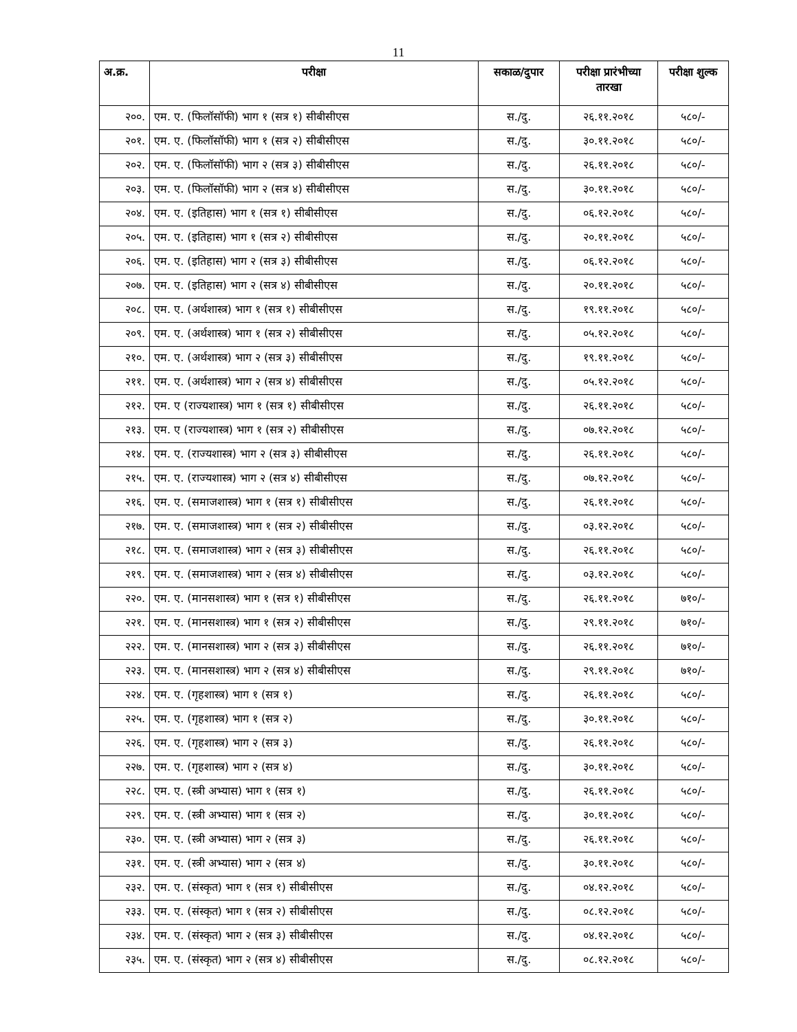11
| अ.क्र. | परीक्षा | सकाळ/दुपार | परीक्षा प्रारंभीच्या तारखा | परीक्षा शुल्क |
| --- | --- | --- | --- | --- |
| २००. | एम. ए. (फिलॉसॉफी) भाग १ (सत्र १) सीबीसीएस | स./दु. | २६.११.२०१८ | ५८०/- |
| २०१. | एम. ए. (फिलॉसॉफी) भाग १ (सत्र २) सीबीसीएस | स./दु. | ३०.११.२०१८ | ५८०/- |
| २०२. | एम. ए. (फिलॉसॉफी) भाग २ (सत्र ३) सीबीसीएस | स./दु. | २६.११.२०१८ | ५८०/- |
| २०३. | एम. ए. (फिलॉसॉफी) भाग २ (सत्र ४) सीबीसीएस | स./दु. | ३०.११.२०१८ | ५८०/- |
| २०४. | एम. ए. (इतिहास) भाग १ (सत्र १) सीबीसीएस | स./दु. | ०६.१२.२०१८ | ५८०/- |
| २०५. | एम. ए. (इतिहास) भाग १ (सत्र २) सीबीसीएस | स./दु. | २०.११.२०१८ | ५८०/- |
| २०६. | एम. ए. (इतिहास) भाग २ (सत्र ३) सीबीसीएस | स./दु. | ०६.१२.२०१८ | ५८०/- |
| २०७. | एम. ए. (इतिहास) भाग २ (सत्र ४) सीबीसीएस | स./दु. | २०.११.२०१८ | ५८०/- |
| २०८. | एम. ए. (अर्थशास्त्र) भाग १ (सत्र १) सीबीसीएस | स./दु. | १९.११.२०१८ | ५८०/- |
| २०९. | एम. ए. (अर्थशास्त्र) भाग १ (सत्र २) सीबीसीएस | स./दु. | ०५.१२.२०१८ | ५८०/- |
| २१०. | एम. ए. (अर्थशास्त्र) भाग २ (सत्र ३) सीबीसीएस | स./दु. | १९.११.२०१८ | ५८०/- |
| २११. | एम. ए. (अर्थशास्त्र) भाग २ (सत्र ४) सीबीसीएस | स./दु. | ०५.१२.२०१८ | ५८०/- |
| २१२. | एम. ए (राज्यशास्त्र) भाग १ (सत्र १) सीबीसीएस | स./दु. | २६.११.२०१८ | ५८०/- |
| २१३. | एम. ए (राज्यशास्त्र) भाग १ (सत्र २) सीबीसीएस | स./दु. | ०७.१२.२०१८ | ५८०/- |
| २१४. | एम. ए. (राज्यशास्त्र) भाग २ (सत्र ३) सीबीसीएस | स./दु. | २६.११.२०१८ | ५८०/- |
| २१५. | एम. ए. (राज्यशास्त्र) भाग २ (सत्र ४) सीबीसीएस | स./दु. | ०७.१२.२०१८ | ५८०/- |
| २१६. | एम. ए. (समाजशास्त्र) भाग १ (सत्र १) सीबीसीएस | स./दु. | २६.११.२०१८ | ५८०/- |
| २१७. | एम. ए. (समाजशास्त्र) भाग १ (सत्र २) सीबीसीएस | स./दु. | ०३.१२.२०१८ | ५८०/- |
| २१८. | एम. ए. (समाजशास्त्र) भाग २ (सत्र ३) सीबीसीएस | स./दु. | २६.११.२०१८ | ५८०/- |
| २१९. | एम. ए. (समाजशास्त्र) भाग २ (सत्र ४) सीबीसीएस | स./दु. | ०३.१२.२०१८ | ५८०/- |
| २२०. | एम. ए. (मानसशास्त्र) भाग १ (सत्र १) सीबीसीएस | स./दु. | २६.११.२०१८ | ७१०/- |
| २२१. | एम. ए. (मानसशास्त्र) भाग १ (सत्र २) सीबीसीएस | स./दु. | २९.११.२०१८ | ७१०/- |
| २२२. | एम. ए. (मानसशास्त्र) भाग २ (सत्र ३) सीबीसीएस | स./दु. | २६.११.२०१८ | ७१०/- |
| २२३. | एम. ए. (मानसशास्त्र) भाग २ (सत्र ४) सीबीसीएस | स./दु. | २९.११.२०१८ | ७१०/- |
| २२४. | एम. ए. (गृहशास्त्र) भाग १ (सत्र १) | स./दु. | २६.११.२०१८ | ५८०/- |
| २२५. | एम. ए. (गृहशास्त्र) भाग १ (सत्र २) | स./दु. | ३०.११.२०१८ | ५८०/- |
| २२६. | एम. ए. (गृहशास्त्र) भाग २ (सत्र ३) | स./दु. | २६.११.२०१८ | ५८०/- |
| २२७. | एम. ए. (गृहशास्त्र) भाग २ (सत्र ४) | स./दु. | ३०.११.२०१८ | ५८०/- |
| २२८. | एम. ए. (स्त्री अभ्यास) भाग १ (सत्र १) | स./दु. | २६.११.२०१८ | ५८०/- |
| २२९. | एम. ए. (स्त्री अभ्यास) भाग १ (सत्र २) | स./दु. | ३०.११.२०१८ | ५८०/- |
| २३०. | एम. ए. (स्त्री अभ्यास) भाग २ (सत्र ३) | स./दु. | २६.११.२०१८ | ५८०/- |
| २३१. | एम. ए. (स्त्री अभ्यास) भाग २ (सत्र ४) | स./दु. | ३०.११.२०१८ | ५८०/- |
| २३२. | एम. ए. (संस्कृत) भाग १ (सत्र १) सीबीसीएस | स./दु. | ०४.१२.२०१८ | ५८०/- |
| २३३. | एम. ए. (संस्कृत) भाग १ (सत्र २) सीबीसीएस | स./दु. | ०८.१२.२०१८ | ५८०/- |
| २३४. | एम. ए. (संस्कृत) भाग २ (सत्र ३) सीबीसीएस | स./दु. | ०४.१२.२०१८ | ५८०/- |
| २३५. | एम. ए. (संस्कृत) भाग २ (सत्र ४) सीबीसीएस | स./दु. | ०८.१२.२०१८ | ५८०/- |